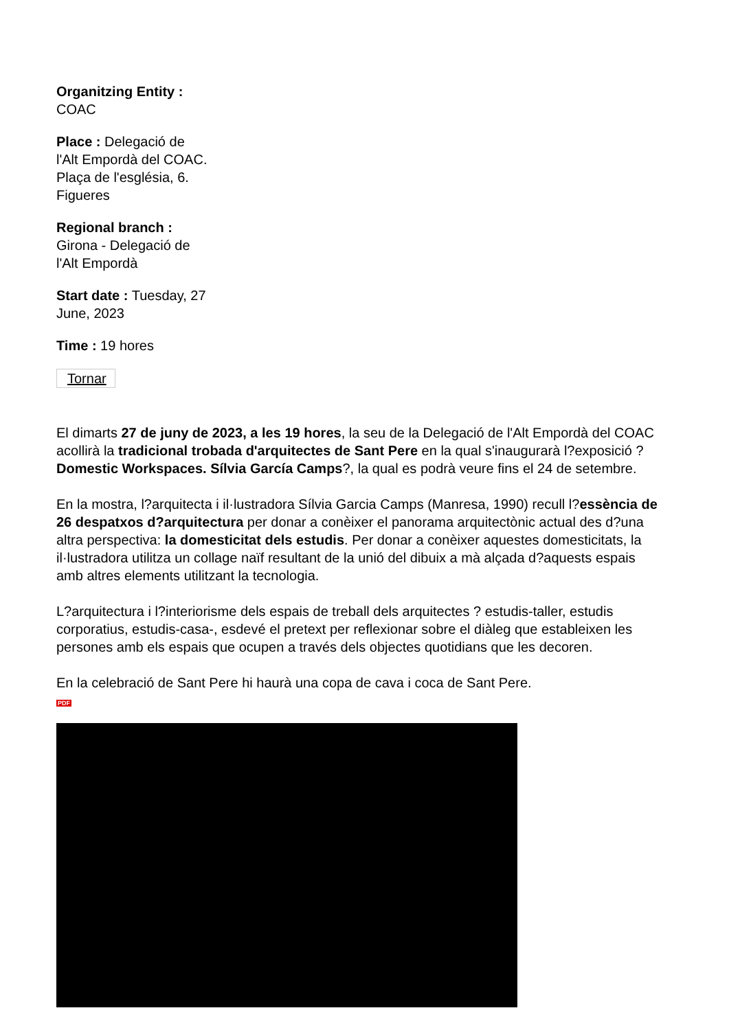Organitzing Entity :
COAC
Place : Delegació de l'Alt Empordà del COAC. Plaça de l'església, 6. Figueres
Regional branch :
Girona - Delegació de l'Alt Empordà
Start date : Tuesday, 27 June, 2023
Time : 19 hores
Tornar
El dimarts 27 de juny de 2023, a les 19 hores, la seu de la Delegació de l'Alt Empordà del COAC acollirà la tradicional trobada d'arquitectes de Sant Pere en la qual s'inaugurarà l?exposició ?Domestic Workspaces. Sílvia García Camps?, la qual es podrà veure fins el 24 de setembre.
En la mostra, l?arquitecta i il·lustradora Sílvia Garcia Camps (Manresa, 1990) recull l?essència de 26 despatxos d?arquitectura per donar a conèixer el panorama arquitectònic actual des d?una altra perspectiva: la domesticitat dels estudis. Per donar a conèixer aquestes domesticitats, la il·lustradora utilitza un collage naïf resultant de la unió del dibuix a mà alçada d?aquests espais amb altres elements utilitzant la tecnologia.
L?arquitectura i l?interiorisme dels espais de treball dels arquitectes ? estudis-taller, estudis corporatius, estudis-casa-, esdevé el pretext per reflexionar sobre el diàleg que estableixen les persones amb els espais que ocupen a través dels objectes quotidians que les decoren.
En la celebració de Sant Pere hi haurà una copa de cava i coca de Sant Pere.
PDF